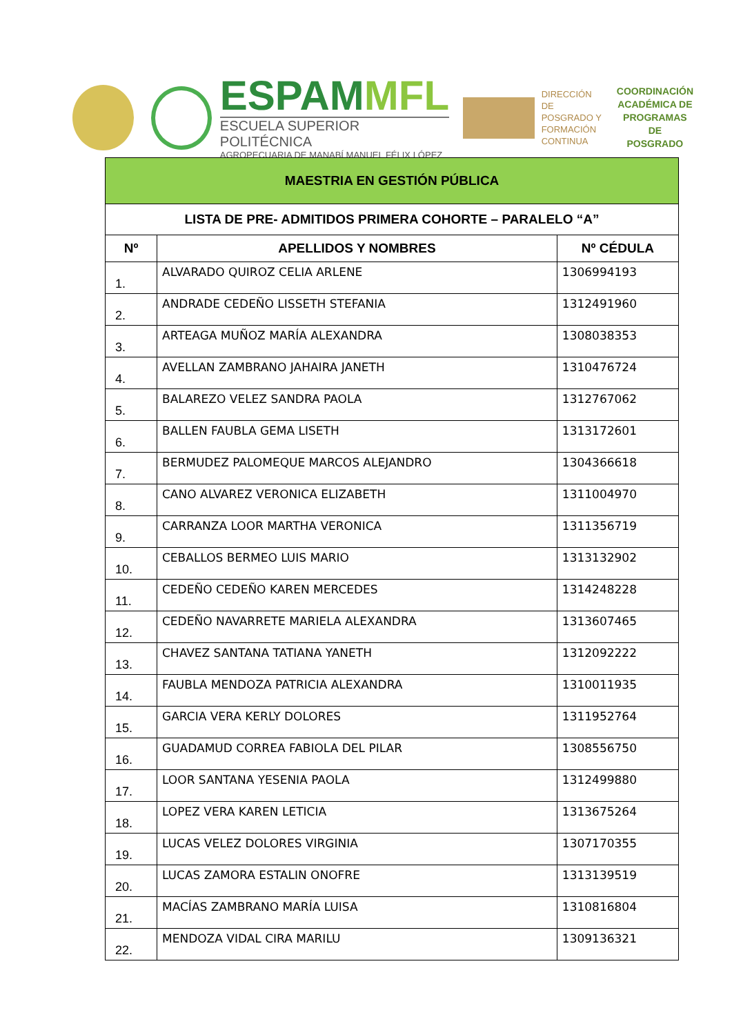ESPAMMFL
ESCUELA SUPERIOR POLITÉCNICA
AGROPECUARIA DE MANABÍ MANUEL FÉLIX LÓPEZ
DIRECCIÓN DE
POSGRADO Y
FORMACIÓN
CONTINUA
COORDINACIÓN
ACADÉMICA DE
PROGRAMAS DE
POSGRADO
| MAESTRIA EN GESTIÓN PÚBLICA | | |
| LISTA DE PRE- ADMITIDOS PRIMERA COHORTE – PARALELO “A” | | |
| Nº | APELLIDOS Y NOMBRES | Nº CÉDULA |
| 1. | ALVARADO QUIROZ CELIA ARLENE | 1306994193 |
| 2. | ANDRADE CEDEÑO LISSETH STEFANIA | 1312491960 |
| 3. | ARTEAGA MUÑOZ MARÍA ALEXANDRA | 1308038353 |
| 4. | AVELLAN ZAMBRANO JAHAIRA JANETH | 1310476724 |
| 5. | BALAREZO VELEZ SANDRA PAOLA | 1312767062 |
| 6. | BALLEN FAUBLA GEMA LISETH | 1313172601 |
| 7. | BERMUDEZ PALOMEQUE MARCOS ALEJANDRO | 1304366618 |
| 8. | CANO ALVAREZ VERONICA ELIZABETH | 1311004970 |
| 9. | CARRANZA LOOR MARTHA VERONICA | 1311356719 |
| 10. | CEBALLOS BERMEO LUIS MARIO | 1313132902 |
| 11. | CEDEÑO CEDEÑO KAREN MERCEDES | 1314248228 |
| 12. | CEDEÑO NAVARRETE MARIELA ALEXANDRA | 1313607465 |
| 13. | CHAVEZ SANTANA TATIANA YANETH | 1312092222 |
| 14. | FAUBLA MENDOZA PATRICIA ALEXANDRA | 1310011935 |
| 15. | GARCIA VERA KERLY DOLORES | 1311952764 |
| 16. | GUADAMUD CORREA FABIOLA DEL PILAR | 1308556750 |
| 17. | LOOR SANTANA YESENIA PAOLA | 1312499880 |
| 18. | LOPEZ VERA KAREN LETICIA | 1313675264 |
| 19. | LUCAS VELEZ DOLORES VIRGINIA | 1307170355 |
| 20. | LUCAS ZAMORA ESTALIN ONOFRE | 1313139519 |
| 21. | MACÍAS ZAMBRANO MARÍA LUISA | 1310816804 |
| 22. | MENDOZA VIDAL CIRA MARILU | 1309136321 |